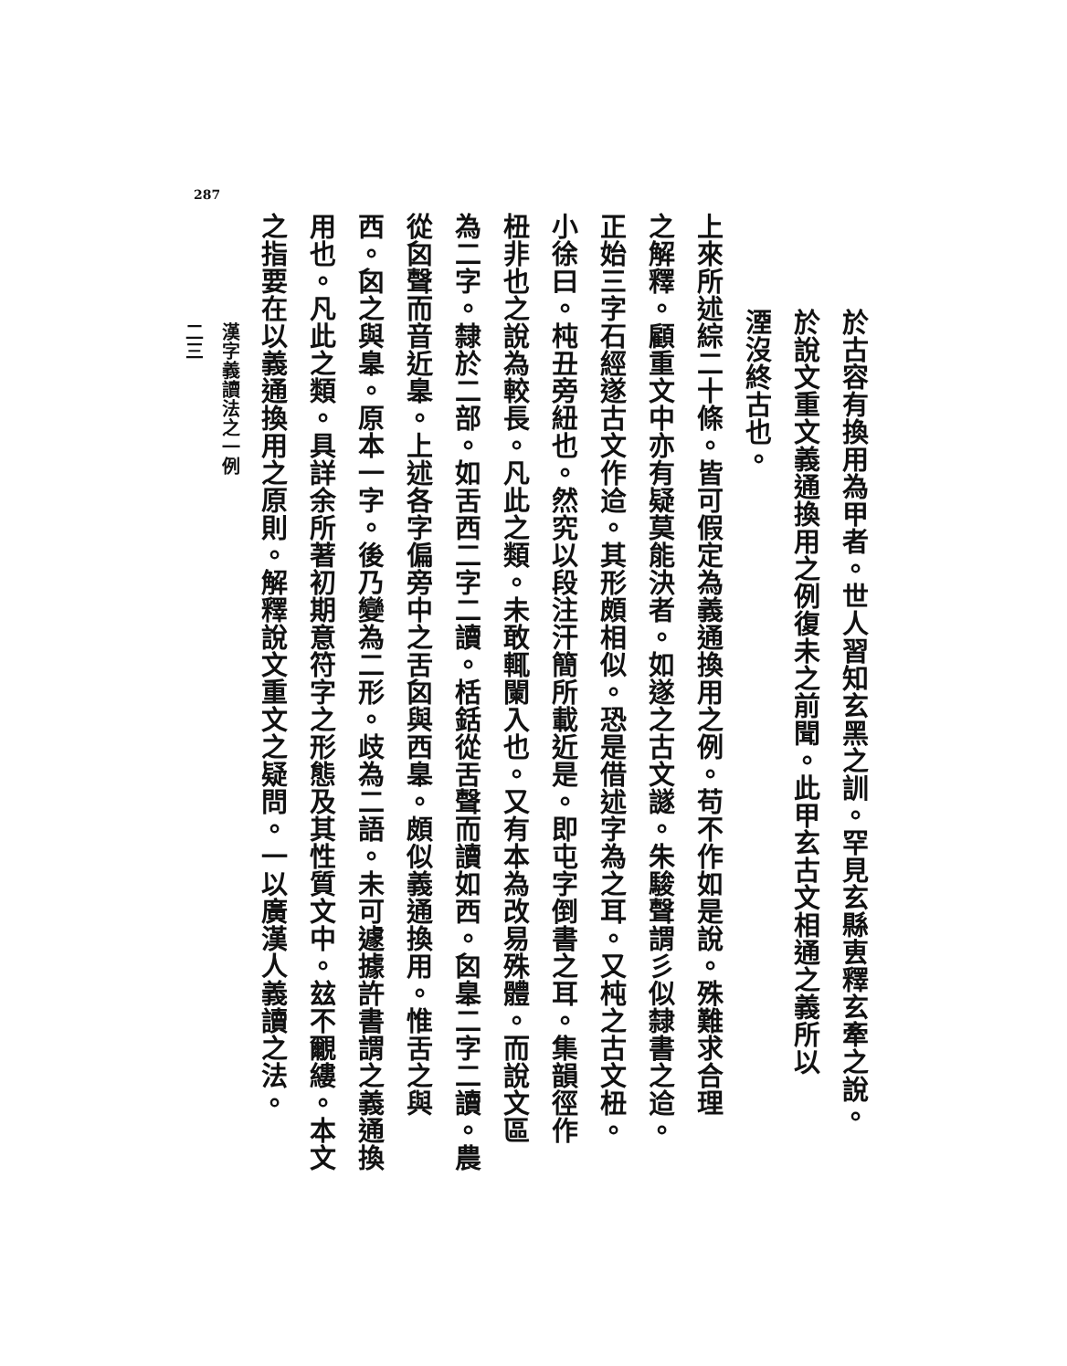287
於古容有換用為甲者。世人習知玄黑之訓。罕見玄縣叀釋玄牽之說。
於說文重文義通換用之例復未之前聞。此甲玄古文相通之義所以
湮沒終古也。
上來所述綜二十條。皆可假定為義通換用之例。苟不作如是說。殊難求合理
之解釋。顧重文中亦有疑莫能決者。如遂之古文譢。朱駿聲謂彡似隸書之䢔。
正始三字石經遂古文作䢔。其形頗相似。恐是借述字為之耳。又杶之古文杻。
小徐曰。杶丑旁紐也。然究以段注汗簡所載近是。即屯字倒書之耳。集韻徑作
杻非也之說為較長。凡此之類。未敢輒闌入也。又有本為改易殊體。而說文區
為二字。隸於二部。如舌西二字二讀。栝銛從舌聲而讀如西。囟𦤎二字二讀。農
從囟聲而音近𦤎。上述各字偏旁中之舌囟與西𦤎。頗似義通換用。惟舌之與
西。囟之與𦤎。原本一字。後乃變為二形。歧為二語。未可遽據許書謂之義通換
用也。凡此之類。具詳余所著初期意符字之形態及其性質文中。玆不覼縷。本文
之指要在以義通換用之原則。解釋說文重文之疑問。一以廣漢人義讀之法。
漢字義讀法之一例
二三